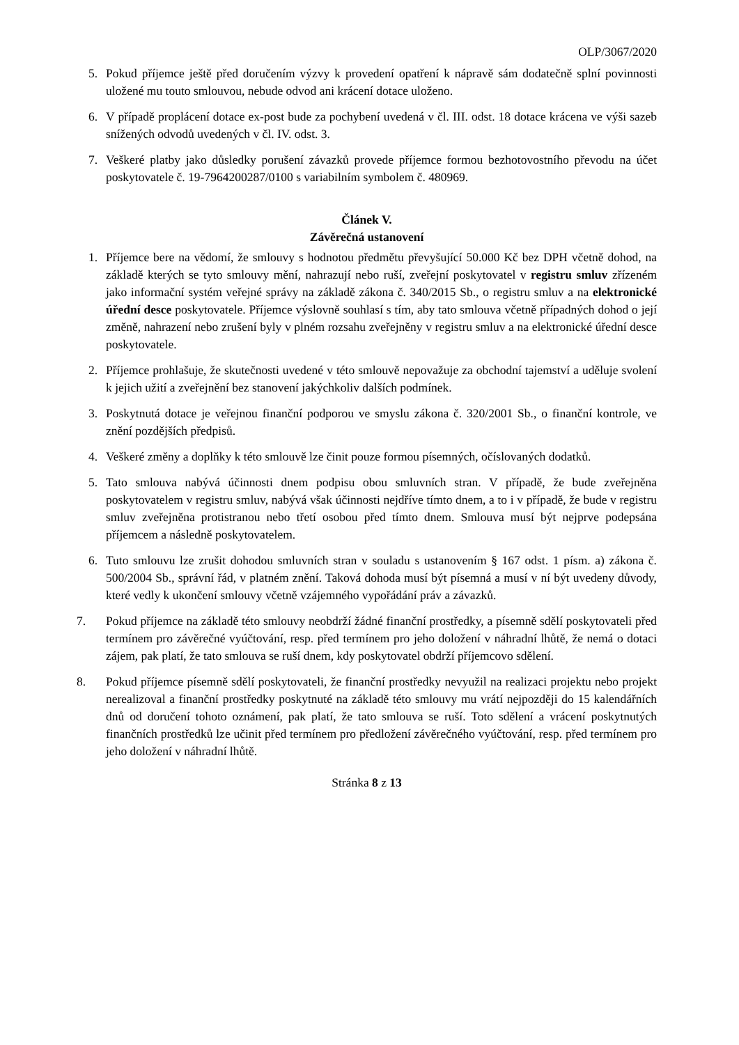OLP/3067/2020
5. Pokud příjemce ještě před doručením výzvy k provedení opatření k nápravě sám dodatečně splní povinnosti uložené mu touto smlouvou, nebude odvod ani krácení dotace uloženo.
6. V případě proplácení dotace ex-post bude za pochybení uvedená v čl. III. odst. 18 dotace krácena ve výši sazeb snížených odvodů uvedených v čl. IV. odst. 3.
7. Veškeré platby jako důsledky porušení závazků provede příjemce formou bezhotovostního převodu na účet poskytovatele č. 19-7964200287/0100 s variabilním symbolem č. 480969.
Článek V.
Závěrečná ustanovení
1. Příjemce bere na vědomí, že smlouvy s hodnotou předmětu převyšující 50.000 Kč bez DPH včetně dohod, na základě kterých se tyto smlouvy mění, nahrazují nebo ruší, zveřejní poskytovatel v registru smluv zřízeném jako informační systém veřejné správy na základě zákona č. 340/2015 Sb., o registru smluv a na elektronické úřední desce poskytovatele. Příjemce výslovně souhlasí s tím, aby tato smlouva včetně případných dohod o její změně, nahrazení nebo zrušení byly v plném rozsahu zveřejněny v registru smluv a na elektronické úřední desce poskytovatele.
2. Příjemce prohlašuje, že skutečnosti uvedené v této smlouvě nepovažuje za obchodní tajemství a uděluje svolení k jejich užití a zveřejnění bez stanovení jakýchkoliv dalších podmínek.
3. Poskytnutá dotace je veřejnou finanční podporou ve smyslu zákona č. 320/2001 Sb., o finanční kontrole, ve znění pozdějších předpisů.
4. Veškeré změny a doplňky k této smlouvě lze činit pouze formou písemných, očíslovaných dodatků.
5. Tato smlouva nabývá účinnosti dnem podpisu obou smluvních stran. V případě, že bude zveřejněna poskytovatelem v registru smluv, nabývá však účinnosti nejdříve tímto dnem, a to i v případě, že bude v registru smluv zveřejněna protistranou nebo třetí osobou před tímto dnem. Smlouva musí být nejprve podepsána příjemcem a následně poskytovatelem.
6. Tuto smlouvu lze zrušit dohodou smluvních stran v souladu s ustanovením § 167 odst. 1 písm. a) zákona č. 500/2004 Sb., správní řád, v platném znění. Taková dohoda musí být písemná a musí v ní být uvedeny důvody, které vedly k ukončení smlouvy včetně vzájemného vypořádání práv a závazků.
7. Pokud příjemce na základě této smlouvy neobdrží žádné finanční prostředky, a písemně sdělí poskytovateli před termínem pro závěrečné vyúčtování, resp. před termínem pro jeho doložení v náhradní lhůtě, že nemá o dotaci zájem, pak platí, že tato smlouva se ruší dnem, kdy poskytovatel obdrží příjemcovo sdělení.
8. Pokud příjemce písemně sdělí poskytovateli, že finanční prostředky nevyužil na realizaci projektu nebo projekt nerealizoval a finanční prostředky poskytnuté na základě této smlouvy mu vrátí nejpozději do 15 kalendářních dnů od doručení tohoto oznámení, pak platí, že tato smlouva se ruší. Toto sdělení a vrácení poskytnutých finančních prostředků lze učinit před termínem pro předložení závěrečného vyúčtování, resp. před termínem pro jeho doložení v náhradní lhůtě.
Stránka 8 z 13